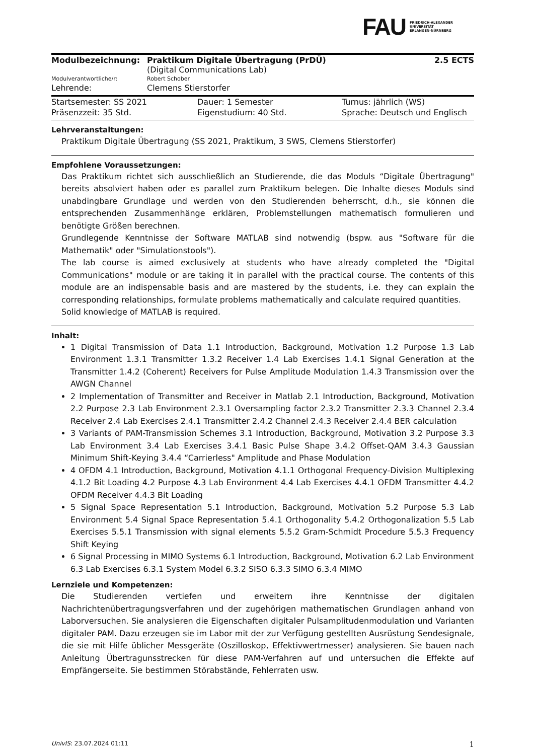FAU
FRIEDRICH-ALEXANDER
UNIVERSITÄT
ERLANGEN-NÜRNBERG
| Modulbezeichnung: | Praktikum Digitale Übertragung (PrDÜ) (Digital Communications Lab) | 2.5 ECTS |
| Modulverantwortliche/r: | Robert Schober | |
| Lehrende: | Clemens Stierstorfer | |
| Startsemester: SS 2021 | Dauer: 1 Semester | Turnus: jährlich (WS) |
| Präsenzzeit: 35 Std. | Eigenstudium: 40 Std. | Sprache: Deutsch und Englisch |
Lehrveranstaltungen:
Praktikum Digitale Übertragung (SS 2021, Praktikum, 3 SWS, Clemens Stierstorfer)
Empfohlene Voraussetzungen:
Das Praktikum richtet sich ausschließlich an Studierende, die das Moduls “Digitale Übertragung" bereits absolviert haben oder es parallel zum Praktikum belegen. Die Inhalte dieses Moduls sind unabdingbare Grundlage und werden von den Studierenden beherrscht, d.h., sie können die entsprechenden Zusammenhänge erklären, Problemstellungen mathematisch formulieren und benötigte Größen berechnen.
Grundlegende Kenntnisse der Software MATLAB sind notwendig (bspw. aus "Software für die Mathematik" oder "Simulationstools").
The lab course is aimed exclusively at students who have already completed the "Digital Communications" module or are taking it in parallel with the practical course. The contents of this module are an indispensable basis and are mastered by the students, i.e. they can explain the corresponding relationships, formulate problems mathematically and calculate required quantities.
Solid knowledge of MATLAB is required.
Inhalt:
1 Digital Transmission of Data 1.1 Introduction, Background, Motivation 1.2 Purpose 1.3 Lab Environment 1.3.1 Transmitter 1.3.2 Receiver 1.4 Lab Exercises 1.4.1 Signal Generation at the Transmitter 1.4.2 (Coherent) Receivers for Pulse Amplitude Modulation 1.4.3 Transmission over the AWGN Channel
2 Implementation of Transmitter and Receiver in Matlab 2.1 Introduction, Background, Motivation 2.2 Purpose 2.3 Lab Environment 2.3.1 Oversampling factor 2.3.2 Transmitter 2.3.3 Channel 2.3.4 Receiver 2.4 Lab Exercises 2.4.1 Transmitter 2.4.2 Channel 2.4.3 Receiver 2.4.4 BER calculation
3 Variants of PAM-Transmission Schemes 3.1 Introduction, Background, Motivation 3.2 Purpose 3.3 Lab Environment 3.4 Lab Exercises 3.4.1 Basic Pulse Shape 3.4.2 Offset-QAM 3.4.3 Gaussian Minimum Shift-Keying 3.4.4 “Carrierless" Amplitude and Phase Modulation
4 OFDM 4.1 Introduction, Background, Motivation 4.1.1 Orthogonal Frequency-Division Multiplexing 4.1.2 Bit Loading 4.2 Purpose 4.3 Lab Environment 4.4 Lab Exercises 4.4.1 OFDM Transmitter 4.4.2 OFDM Receiver 4.4.3 Bit Loading
5 Signal Space Representation 5.1 Introduction, Background, Motivation 5.2 Purpose 5.3 Lab Environment 5.4 Signal Space Representation 5.4.1 Orthogonality 5.4.2 Orthogonalization 5.5 Lab Exercises 5.5.1 Transmission with signal elements 5.5.2 Gram-Schmidt Procedure 5.5.3 Frequency Shift Keying
6 Signal Processing in MIMO Systems 6.1 Introduction, Background, Motivation 6.2 Lab Environment 6.3 Lab Exercises 6.3.1 System Model 6.3.2 SISO 6.3.3 SIMO 6.3.4 MIMO
Lernziele und Kompetenzen:
Die Studierenden vertiefen und erweitern ihre Kenntnisse der digitalen Nachrichtenübertragungsverfahren und der zugehörigen mathematischen Grundlagen anhand von Laborversuchen. Sie analysieren die Eigenschaften digitaler Pulsamplitudenmodulation und Varianten digitaler PAM. Dazu erzeugen sie im Labor mit der zur Verfügung gestellten Ausrüstung Sendesignale, die sie mit Hilfe üblicher Messgeräte (Oszilloskop, Effektivwertmesser) analysieren. Sie bauen nach Anleitung Übertragunsstrecken für diese PAM-Verfahren auf und untersuchen die Effekte auf Empfängerseite. Sie bestimmen Störabstände, Fehlerraten usw.
UnivIS: 23.07.2024 01:11 1